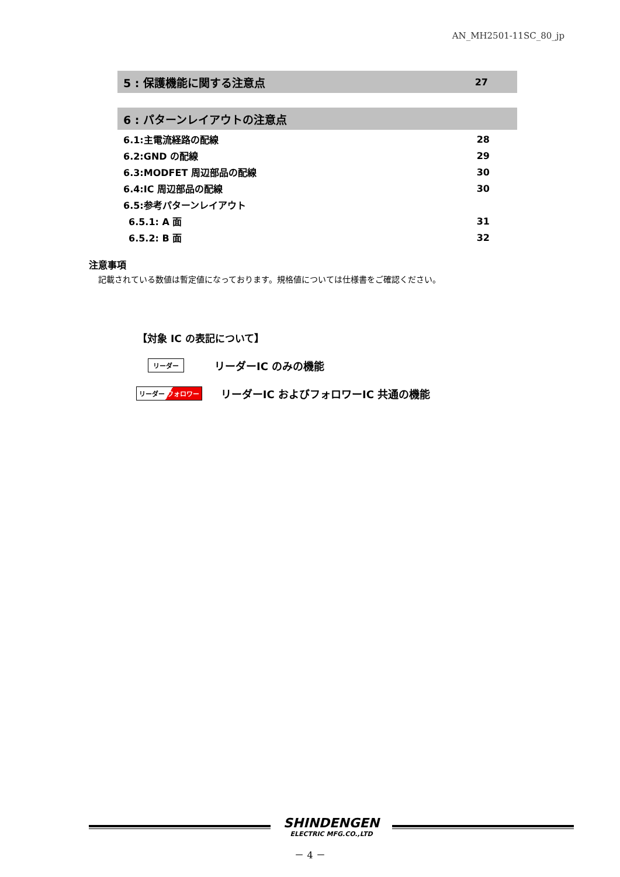AN_MH2501-11SC_80_jp
5 : 保護機能に関する注意点 27
6 : パターンレイアウトの注意点
6.1:主電流経路の配線 28
6.2:GND の配線 29
6.3:MODFET 周辺部品の配線 30
6.4:IC 周辺部品の配線 30
6.5:参考パターンレイアウト
6.5.1: A 面 31
6.5.2: B 面 32
注意事項
記載されている数値は暫定値になっております。規格値については仕様書をご確認ください。
【対象 IC の表記について】
リーダー リーダーIC のみの機能
リーダー フォロワー リーダーIC およびフォロワーIC 共通の機能
SHINDENGEN
ELECTRIC MFG.CO.,LTD
－ 4 －